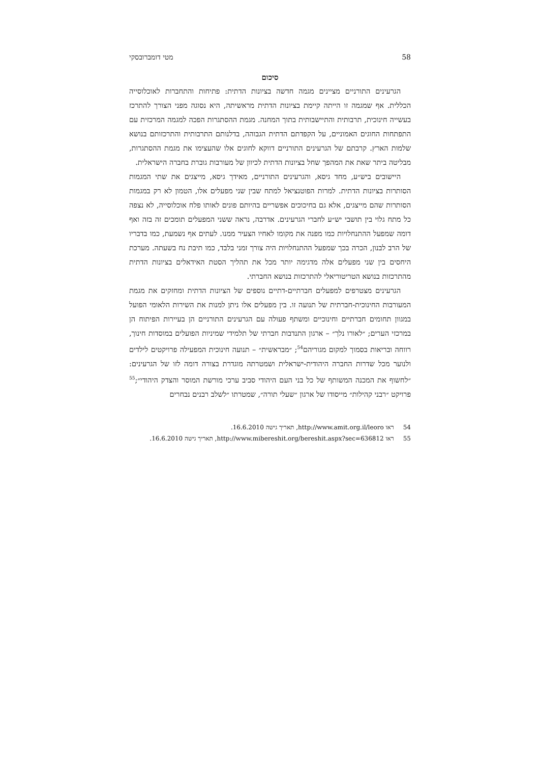58 מטי דומברובסקי
סיכום
הגרעינים התורניים מציינים מגמה חדשה בציונות הדתית: פתיחות והתחברות לאוכלוסייה הכללית. אף שמגמה זו הייתה קיימת בציונות הדתית מראשיתה, היא נסוגה מפני הצורך להתרכז בעשייה חינוכית, תרבותית והתיישבותית בתוך המחנה. מגמת ההסתגרות הפכה למגמה המרכזית עם התפתחות החוגים האמוניים, על הקפדתם הדתית הגבוהה, בדלנותם התרבותית והתרכזותם בנושא שלמות הארץ. קרבתם של הגרעינים התורניים דווקא לחוגים אלו שהעצימו את מגמת ההסתגרות, מבליטה ביתר שאת את המהפך שחל בציונות הדתית לכיוון של מעורבות גוברת בחברה הישראלית.
היישובים ביש״ע, מחד גיסא, והגרעינים התורניים, מאידך גיסא, מייצגים את שתי המגמות הסותרות בציונות הדתית. למרות הפוטנציאל למתח שבין שני מפעלים אלו, הטמון לא רק במגמות הסותרות שהם מייצגים, אלא גם בחיכוכים אפשריים בהיותם פונים לאותו פלח אוכלוסייה, לא נצפה כל מתח גלוי בין תושבי יש״ע לחברי הגרעינים. אדרבה, נראה ששני המפעלים תומכים זה בזה ואף דומה שמפעל ההתנחלויות כמו מפנה את מקומו לאחיו הצעיר ממנו. לעתים אף נשמעת, כמו בדבריו של הרב לבנון, הכרה בכך שמפעל ההתנחלויות היה צורך זמני בלבד, כמו תיבת נח בשעתה. מערכת היחסים בין שני מפעלים אלה מדגימה יותר מכל את תהליך הסטת האידאלים בציונות הדתית מהתרכזות בנושא הטריטוריאלי להתרכזות בנושא החברתי.
הגרעינים מצטרפים למפעלים חברתיים-דתיים נוספים של הציונות הדתית ומחזקים את מגמת המעורבות החינוכית-חברתית של תנועה זו. בין מפעלים אלו ניתן למנות את השירות הלאומי הפועל במגוון תחומים חברתיים וחינוכיים ומשתף פעולה עם הגרעינים התורניים הן בעיירות הפיתוח הן במרכזי הערים; ״לאורו נלך״ – ארגון התנדבות חברתי של תלמידי שמיניות הפועלים במוסדות חינוך, רווחה ובריאות בסמוך למקום מגוריהם<sup>54</sup>; ״מבראשית״ – תנועה חינוכית המפעילה פרויקטים לילדים ולנוער מכל שדרות החברה היהודית-ישראלית ושמטרתה מוגדרת בצורה דומה לזו של הגרעינים: ״לחשוף את המכנה המשותף של כל בני העם היהודי סביב ערכי מורשת המוסר והצדק היהודי״;<sup>55</sup> פרויקט ״רבני קהילות״ מייסודו של ארגון ״שעלי תורה״, שמטרתו ״לשלב רבנים נבחרים
54 ראו http://www.amit.org.il/leoro, תאריך גישה 16.6.2010.
55 ראו http://www.mibereshit.org/bereshit.aspx?sec=636812, תאריך גישה 16.6.2010.